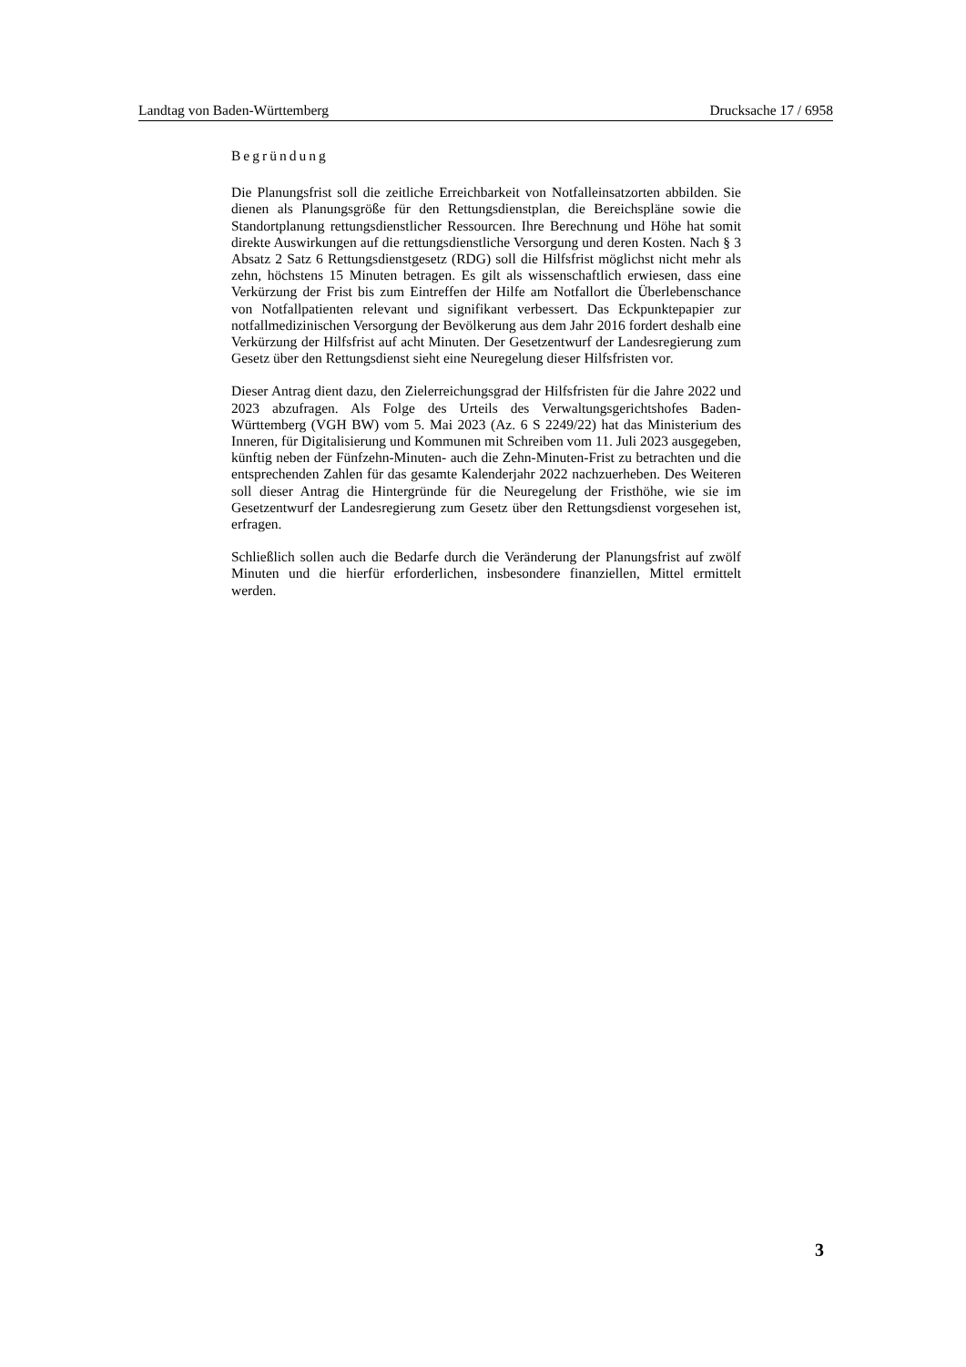Landtag von Baden-Württemberg Drucksache 17 / 6958
Begründung
Die Planungsfrist soll die zeitliche Erreichbarkeit von Notfalleinsatzorten abbilden. Sie dienen als Planungsgröße für den Rettungsdienstplan, die Bereichspläne sowie die Standortplanung rettungsdienstlicher Ressourcen. Ihre Berechnung und Höhe hat somit direkte Auswirkungen auf die rettungsdienstliche Versorgung und deren Kosten. Nach § 3 Absatz 2 Satz 6 Rettungsdienstgesetz (RDG) soll die Hilfsfrist möglichst nicht mehr als zehn, höchstens 15 Minuten betragen. Es gilt als wissenschaftlich erwiesen, dass eine Verkürzung der Frist bis zum Eintreffen der Hilfe am Notfallort die Überlebenschance von Notfallpatienten relevant und signifikant verbessert. Das Eckpunktepapier zur notfallmedizinischen Versorgung der Bevölkerung aus dem Jahr 2016 fordert deshalb eine Verkürzung der Hilfsfrist auf acht Minuten. Der Gesetzentwurf der Landesregierung zum Gesetz über den Rettungsdienst sieht eine Neuregelung dieser Hilfsfristen vor.
Dieser Antrag dient dazu, den Zielerreichungsgrad der Hilfsfristen für die Jahre 2022 und 2023 abzufragen. Als Folge des Urteils des Verwaltungsgerichtshofes Baden-Württemberg (VGH BW) vom 5. Mai 2023 (Az. 6 S 2249/22) hat das Ministerium des Inneren, für Digitalisierung und Kommunen mit Schreiben vom 11. Juli 2023 ausgegeben, künftig neben der Fünfzehn-Minuten- auch die Zehn-Minuten-Frist zu betrachten und die entsprechenden Zahlen für das gesamte Kalenderjahr 2022 nachzuerheben. Des Weiteren soll dieser Antrag die Hintergründe für die Neuregelung der Fristhöhe, wie sie im Gesetzentwurf der Landesregierung zum Gesetz über den Rettungsdienst vorgesehen ist, erfragen.
Schließlich sollen auch die Bedarfe durch die Veränderung der Planungsfrist auf zwölf Minuten und die hierfür erforderlichen, insbesondere finanziellen, Mittel ermittelt werden.
3